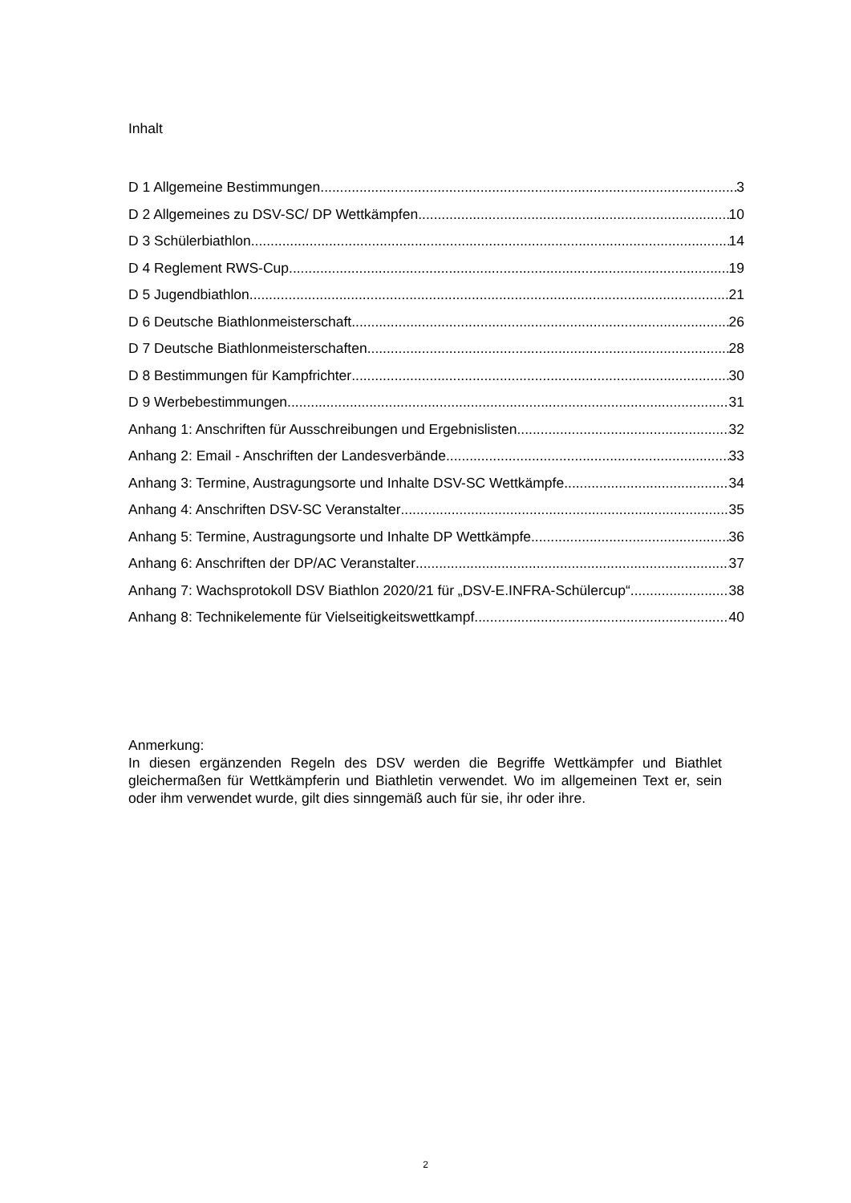Inhalt
D 1 Allgemeine Bestimmungen 3
D 2 Allgemeines zu DSV-SC/ DP Wettkämpfen 10
D 3 Schülerbiathlon 14
D 4 Reglement RWS-Cup 19
D 5 Jugendbiathlon 21
D 6 Deutsche Biathlonmeisterschaft 26
D 7 Deutsche Biathlonmeisterschaften 28
D 8 Bestimmungen für Kampfrichter 30
D 9 Werbebestimmungen 31
Anhang 1: Anschriften für Ausschreibungen und Ergebnislisten 32
Anhang 2: Email - Anschriften der Landesverbände 33
Anhang 3: Termine, Austragungsorte und Inhalte DSV-SC Wettkämpfe 34
Anhang 4: Anschriften DSV-SC Veranstalter 35
Anhang 5: Termine, Austragungsorte und Inhalte DP Wettkämpfe 36
Anhang 6: Anschriften der DP/AC Veranstalter 37
Anhang 7: Wachsprotokoll DSV Biathlon 2020/21 für „DSV-E.INFRA-Schülercup“ 38
Anhang 8: Technikelemente für Vielseitigkeitswettkampf 40
Anmerkung:
In diesen ergänzenden Regeln des DSV werden die Begriffe Wettkämpfer und Biathlet gleichermaßen für Wettkämpferin und Biathletin verwendet. Wo im allgemeinen Text er, sein oder ihm verwendet wurde, gilt dies sinngemäß auch für sie, ihr oder ihre.
2